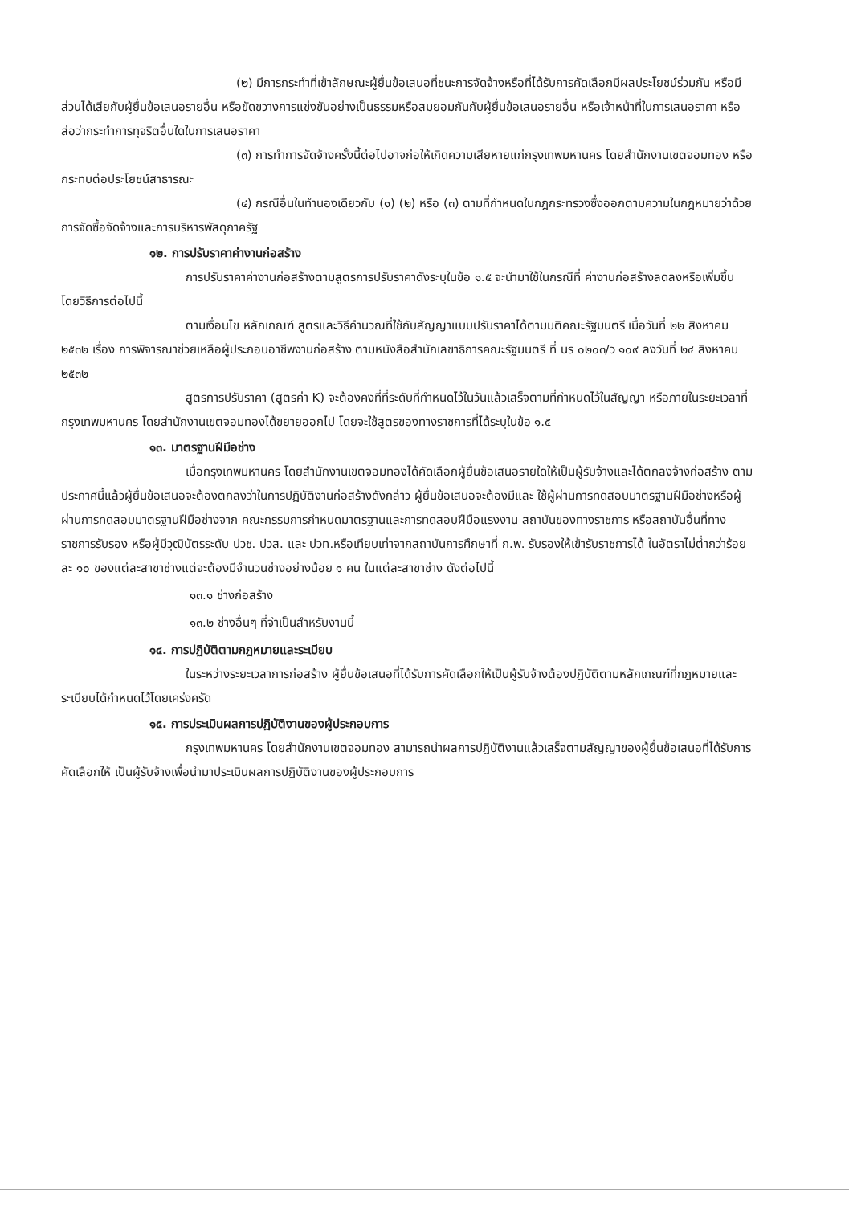(๒) มีการกระทำที่เข้าลักษณะผู้ยื่นข้อเสนอที่ชนะการจัดจ้างหรือที่ได้รับการคัดเลือกมีผลประโยชน์ร่วมกัน หรือมีส่วนได้เสียกับผู้ยื่นข้อเสนอรายอื่น หรือขัดขวางการแข่งขันอย่างเป็นธรรมหรือสมยอมกันกับผู้ยื่นข้อเสนอรายอื่น หรือเจ้าหน้าที่ในการเสนอราคา หรือส่อว่ากระทำการทุจริตอื่นใดในการเสนอราคา
(๓) การทำการจัดจ้างครั้งนี้ต่อไปอาจก่อให้เกิดความเสียหายแก่กรุงเทพมหานคร โดยสำนักงานเขตจอมทอง หรือกระทบต่อประโยชน์สาธารณะ
(๔) กรณีอื่นในทำนองเดียวกับ (๑) (๒) หรือ (๓) ตามที่กำหนดในกฎกระทรวงซึ่งออกตามความในกฎหมายว่าด้วยการจัดซื้อจัดจ้างและการบริหารพัสดุภาครัฐ
๑๒. การปรับราคาค่างานก่อสร้าง
การปรับราคาค่างานก่อสร้างตามสูตรการปรับราคาดังระบุในข้อ ๑.๕ จะนำมาใช้ในกรณีที่ ค่างานก่อสร้างลดลงหรือเพิ่มขึ้น โดยวิธีการต่อไปนี้
ตามเงื่อนไข หลักเกณฑ์ สูตรและวิธีคำนวณที่ใช้กับสัญญาแบบปรับราคาได้ตามมติคณะรัฐมนตรี เมื่อวันที่ ๒๒ สิงหาคม ๒๕๓๒ เรื่อง การพิจารณาช่วยเหลือผู้ประกอบอาชีพงานก่อสร้าง ตามหนังสือสำนักเลขาธิการคณะรัฐมนตรี ที่ นร ๐๒๐๓/ว ๑๐๙ ลงวันที่ ๒๔ สิงหาคม ๒๕๓๒
สูตรการปรับราคา (สูตรค่า K) จะต้องคงที่ที่ระดับที่กำหนดไว้ในวันแล้วเสร็จตามที่กำหนดไว้ในสัญญา หรือภายในระยะเวลาที่กรุงเทพมหานคร โดยสำนักงานเขตจอมทองได้ขยายออกไป โดยจะใช้สูตรของทางราชการที่ได้ระบุในข้อ ๑.๕
๑๓. มาตรฐานฝีมือช่าง
เมื่อกรุงเทพมหานคร โดยสำนักงานเขตจอมทองได้คัดเลือกผู้ยื่นข้อเสนอรายใดให้เป็นผู้รับจ้างและได้ตกลงจ้างก่อสร้าง ตามประกาศนี้แล้วผู้ยื่นข้อเสนอจะต้องตกลงว่าในการปฏิบัติงานก่อสร้างดังกล่าว ผู้ยื่นข้อเสนอจะต้องมีและ ใช้ผู้ผ่านการทดสอบมาตรฐานฝีมือช่างหรือผู้ผ่านการทดสอบมาตรฐานฝีมือช่างจาก คณะกรรมการกำหนดมาตรฐานและการทดสอบฝีมือแรงงาน สถาบันของทางราชการ หรือสถาบันอื่นที่ทางราชการรับรอง หรือผู้มีวุฒิบัตรระดับ ปวช. ปวส. และ ปวท.หรือเทียบเท่าจากสถาบันการศึกษาที่ ก.พ. รับรองให้เข้ารับราชการได้ ในอัตราไม่ต่ำกว่าร้อยละ ๑๐ ของแต่ละสาขาช่างแต่จะต้องมีจำนวนช่างอย่างน้อย ๑ คน ในแต่ละสาขาช่าง ดังต่อไปนี้
๑๓.๑ ช่างก่อสร้าง
๑๓.๒ ช่างอื่นๆ ที่จำเป็นสำหรับงานนี้
๑๔. การปฏิบัติตามกฎหมายและระเบียบ
ในระหว่างระยะเวลาการก่อสร้าง ผู้ยื่นข้อเสนอที่ได้รับการคัดเลือกให้เป็นผู้รับจ้างต้องปฏิบัติตามหลักเกณฑ์ที่กฎหมายและระเบียบได้กำหนดไว้โดยเคร่งครัด
๑๕. การประเมินผลการปฏิบัติงานของผู้ประกอบการ
กรุงเทพมหานคร โดยสำนักงานเขตจอมทอง สามารถนำผลการปฏิบัติงานแล้วเสร็จตามสัญญาของผู้ยื่นข้อเสนอที่ได้รับการคัดเลือกให้ เป็นผู้รับจ้างเพื่อนำมาประเมินผลการปฏิบัติงานของผู้ประกอบการ